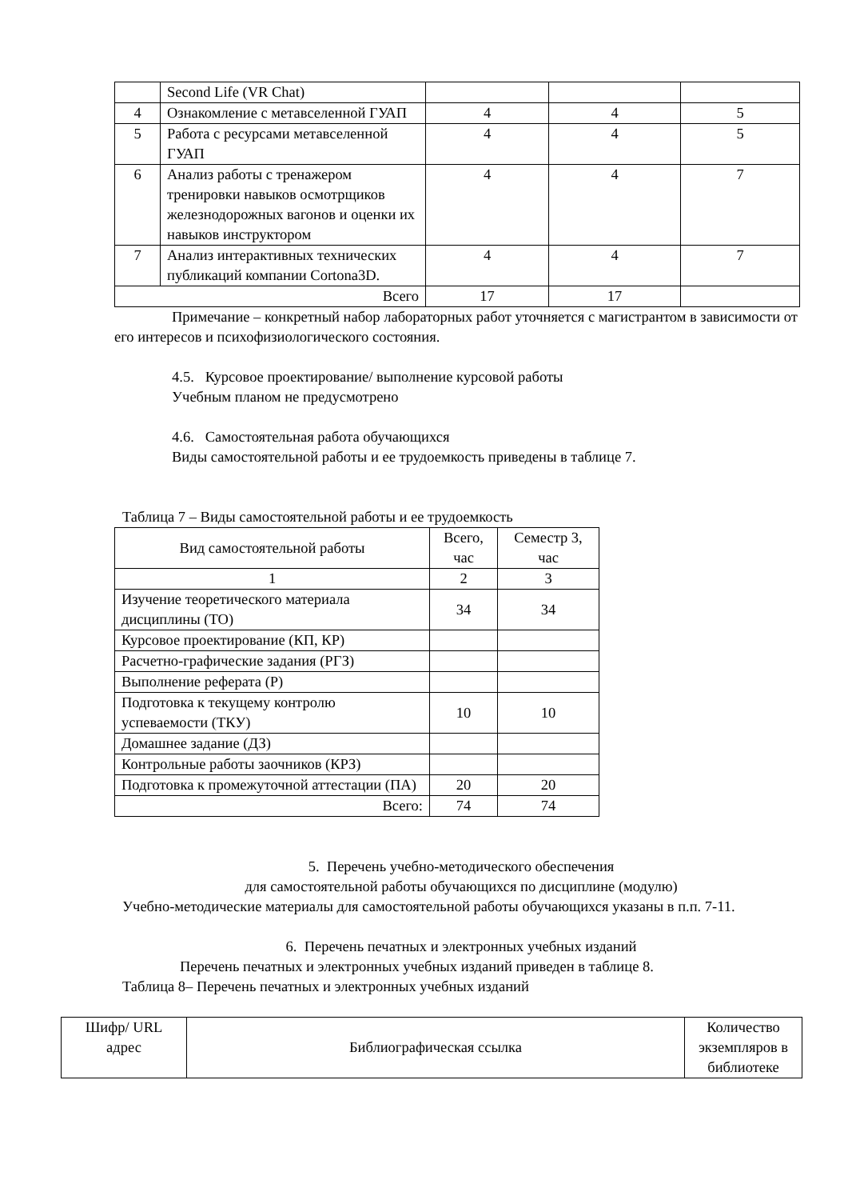| | Second Life (VR Chat) | | | |
| 4 | Ознакомление с метавселенной ГУАП | 4 | 4 | 5 |
| 5 | Работа с ресурсами метавселенной ГУАП | 4 | 4 | 5 |
| 6 | Анализ работы с тренажером тренировки навыков осмотрщиков железнодорожных вагонов и оценки их навыков инструктором | 4 | 4 | 7 |
| 7 | Анализ интерактивных технических публикаций компании Cortona3D. | 4 | 4 | 7 |
| Всего | | 17 | 17 | |
Примечание – конкретный набор лабораторных работ уточняется с магистрантом в зависимости от его интересов и психофизиологического состояния.
4.5. Курсовое проектирование/ выполнение курсовой работы
Учебным планом не предусмотрено
4.6. Самостоятельная работа обучающихся
Виды самостоятельной работы и ее трудоемкость приведены в таблице 7.
Таблица 7 – Виды самостоятельной работы и ее трудоемкость
| Вид самостоятельной работы | Всего, час | Семестр 3, час |
| 1 | 2 | 3 |
| Изучение теоретического материала дисциплины (ТО) | 34 | 34 |
| Курсовое проектирование (КП, КР) | | |
| Расчетно-графические задания (РГЗ) | | |
| Выполнение реферата (Р) | | |
| Подготовка к текущему контролю успеваемости (ТКУ) | 10 | 10 |
| Домашнее задание (ДЗ) | | |
| Контрольные работы заочников (КРЗ) | | |
| Подготовка к промежуточной аттестации (ПА) | 20 | 20 |
| Всего: | 74 | 74 |
5. Перечень учебно-методического обеспечения
для самостоятельной работы обучающихся по дисциплине (модулю)
Учебно-методические материалы для самостоятельной работы обучающихся указаны в п.п. 7-11.
6. Перечень печатных и электронных учебных изданий
Перечень печатных и электронных учебных изданий приведен в таблице 8.
Таблица 8– Перечень печатных и электронных учебных изданий
| Шифр/ URL адрес | Библиографическая ссылка | Количество экземпляров в библиотеке |